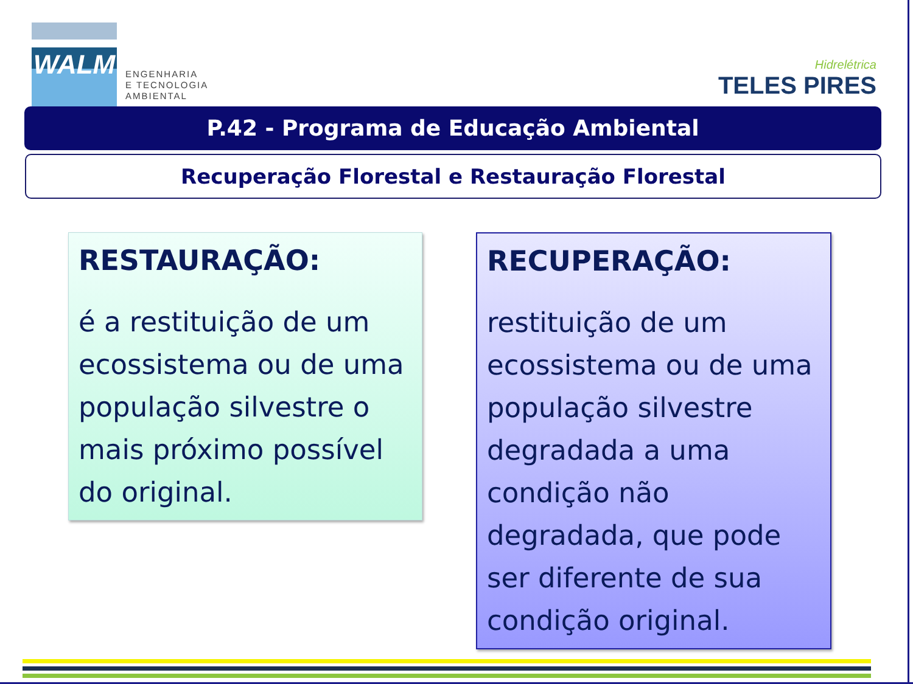WALM
ENGENHARIA
E TECNOLOGIA
AMBIENTAL
Hidrelétrica
TELES PIRES
P.42 - Programa de Educação Ambiental
Recuperação Florestal e Restauração Florestal
RESTAURAÇÃO:
é a restituição de um ecossistema ou de uma população silvestre o mais próximo possível do original.
RECUPERAÇÃO:
restituição de um ecossistema ou de uma população silvestre degradada a uma condição não degradada, que pode ser diferente de sua condição original.